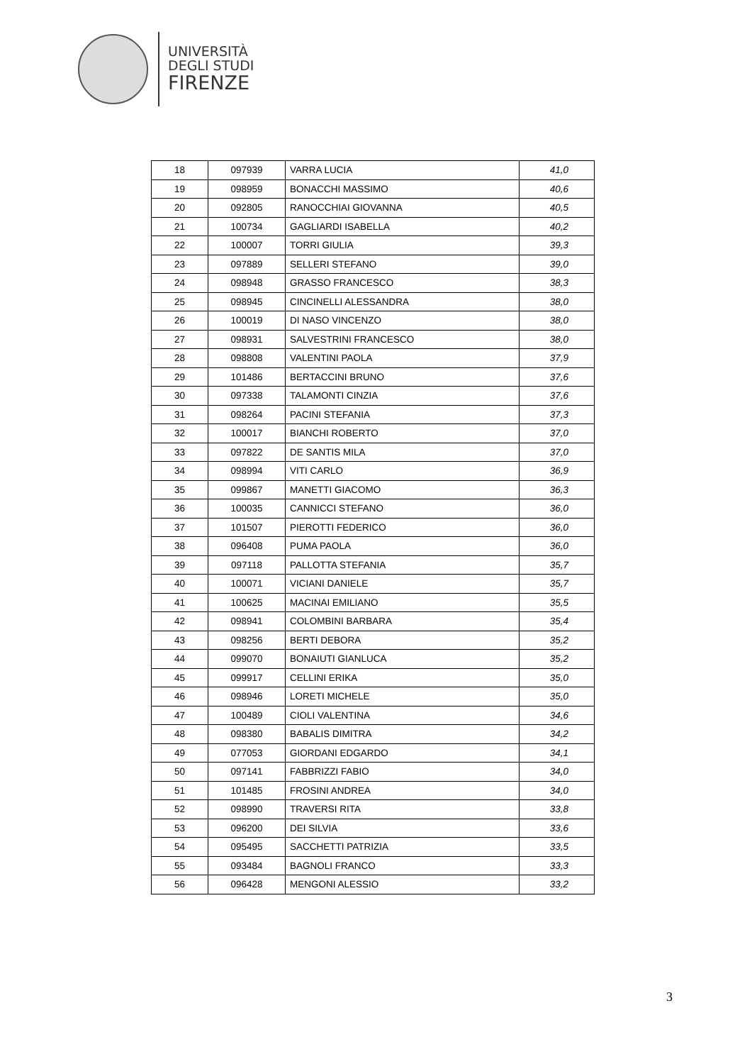UNIVERSITÀ
DEGLI STUDI
FIRENZE
| 18 | 097939 | VARRA LUCIA | 41,0 |
| 19 | 098959 | BONACCHI MASSIMO | 40,6 |
| 20 | 092805 | RANOCCHIAI GIOVANNA | 40,5 |
| 21 | 100734 | GAGLIARDI ISABELLA | 40,2 |
| 22 | 100007 | TORRI GIULIA | 39,3 |
| 23 | 097889 | SELLERI STEFANO | 39,0 |
| 24 | 098948 | GRASSO FRANCESCO | 38,3 |
| 25 | 098945 | CINCINELLI ALESSANDRA | 38,0 |
| 26 | 100019 | DI NASO VINCENZO | 38,0 |
| 27 | 098931 | SALVESTRINI FRANCESCO | 38,0 |
| 28 | 098808 | VALENTINI PAOLA | 37,9 |
| 29 | 101486 | BERTACCINI BRUNO | 37,6 |
| 30 | 097338 | TALAMONTI CINZIA | 37,6 |
| 31 | 098264 | PACINI STEFANIA | 37,3 |
| 32 | 100017 | BIANCHI ROBERTO | 37,0 |
| 33 | 097822 | DE SANTIS MILA | 37,0 |
| 34 | 098994 | VITI CARLO | 36,9 |
| 35 | 099867 | MANETTI GIACOMO | 36,3 |
| 36 | 100035 | CANNICCI STEFANO | 36,0 |
| 37 | 101507 | PIEROTTI FEDERICO | 36,0 |
| 38 | 096408 | PUMA PAOLA | 36,0 |
| 39 | 097118 | PALLOTTA STEFANIA | 35,7 |
| 40 | 100071 | VICIANI DANIELE | 35,7 |
| 41 | 100625 | MACINAI EMILIANO | 35,5 |
| 42 | 098941 | COLOMBINI BARBARA | 35,4 |
| 43 | 098256 | BERTI DEBORA | 35,2 |
| 44 | 099070 | BONAIUTI GIANLUCA | 35,2 |
| 45 | 099917 | CELLINI ERIKA | 35,0 |
| 46 | 098946 | LORETI MICHELE | 35,0 |
| 47 | 100489 | CIOLI VALENTINA | 34,6 |
| 48 | 098380 | BABALIS DIMITRA | 34,2 |
| 49 | 077053 | GIORDANI EDGARDO | 34,1 |
| 50 | 097141 | FABBRIZZI FABIO | 34,0 |
| 51 | 101485 | FROSINI ANDREA | 34,0 |
| 52 | 098990 | TRAVERSI RITA | 33,8 |
| 53 | 096200 | DEI SILVIA | 33,6 |
| 54 | 095495 | SACCHETTI PATRIZIA | 33,5 |
| 55 | 093484 | BAGNOLI FRANCO | 33,3 |
| 56 | 096428 | MENGONI ALESSIO | 33,2 |
3